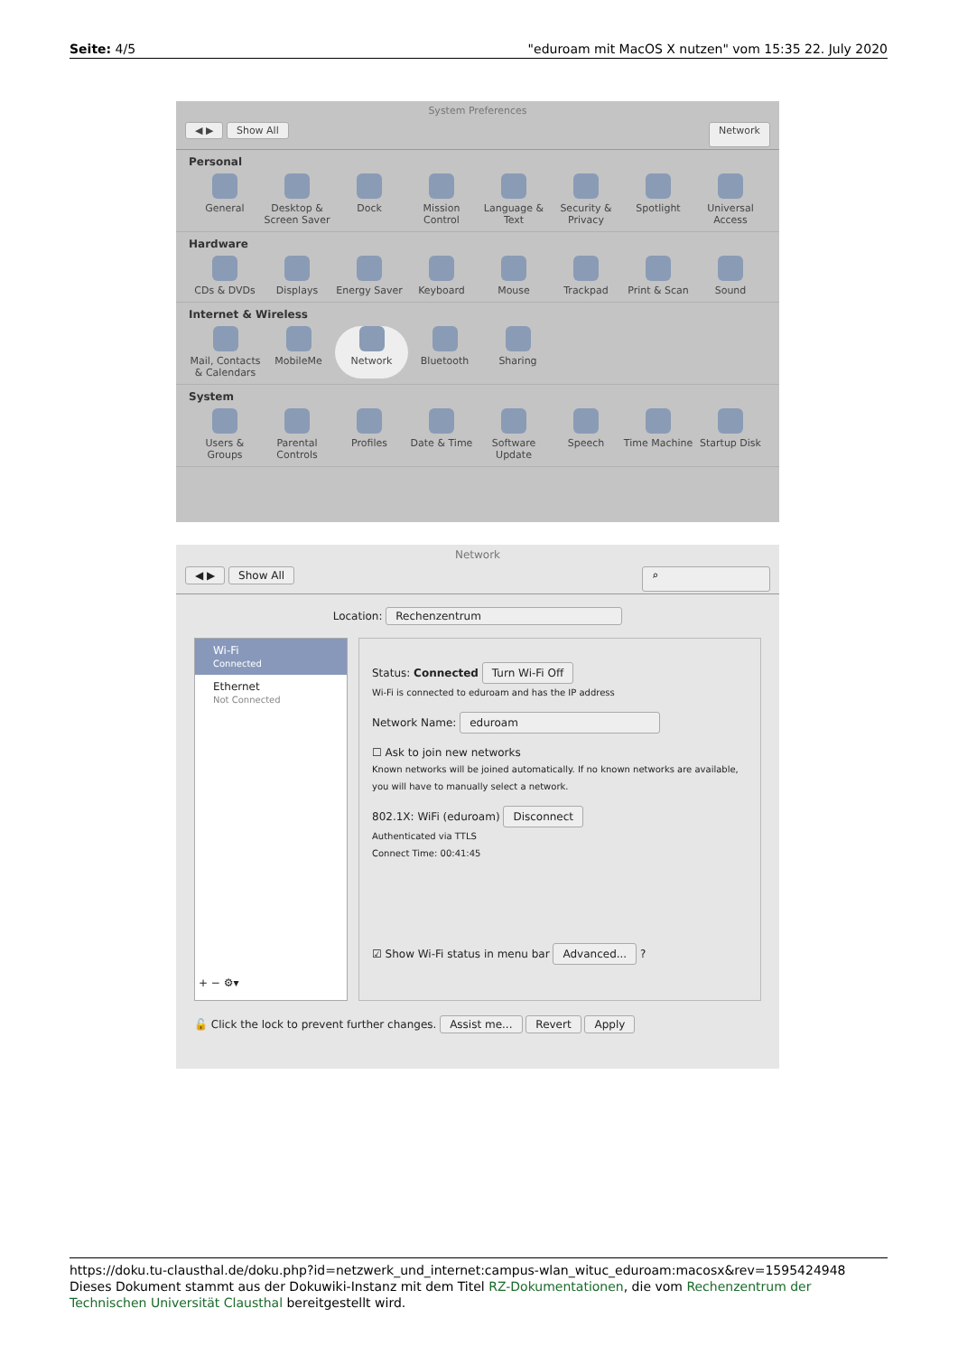Seite: 4/5 "eduroam mit MacOS X nutzen" vom 15:35 22. July 2020
System Preferences
◀ ▶ Show All Network
Personal
General Desktop & Screen Saver
Dock Mission Control
Language & Text
Security & Privacy
Spotlight Universal Access
Hardware
CDs & DVDs Displays Energy Saver Keyboard Mouse Trackpad Print & Scan Sound
Internet & Wireless
Mail, Contacts & Calendars
MobileMe Network Bluetooth Sharing
System
Users & Groups
Parental Controls
Profiles Date & Time Software Update
Speech Time Machine Startup Disk
Network
◀ ▶ Show All ⌕
Location: Rechenzentrum
Wi-Fi
Connected
Ethernet
Not Connected
+ − ⚙▾
Status: Connected Turn Wi-Fi Off
Wi-Fi is connected to eduroam and has the IP address
Network Name: eduroam
☐ Ask to join new networks
Known networks will be joined automatically. If no known networks are available, you will have to manually select a network.
802.1X: WiFi (eduroam) Disconnect
Authenticated via TTLS
Connect Time: 00:41:45
☑ Show Wi-Fi status in menu bar Advanced... ?
🔓 Click the lock to prevent further changes. Assist me... Revert Apply
https://doku.tu-clausthal.de/doku.php?id=netzwerk_und_internet:campus-wlan_wituc_eduroam:macosx&rev=1595424948
Dieses Dokument stammt aus der Dokuwiki-Instanz mit dem Titel RZ-Dokumentationen, die vom Rechenzentrum der Technischen Universität Clausthal bereitgestellt wird.